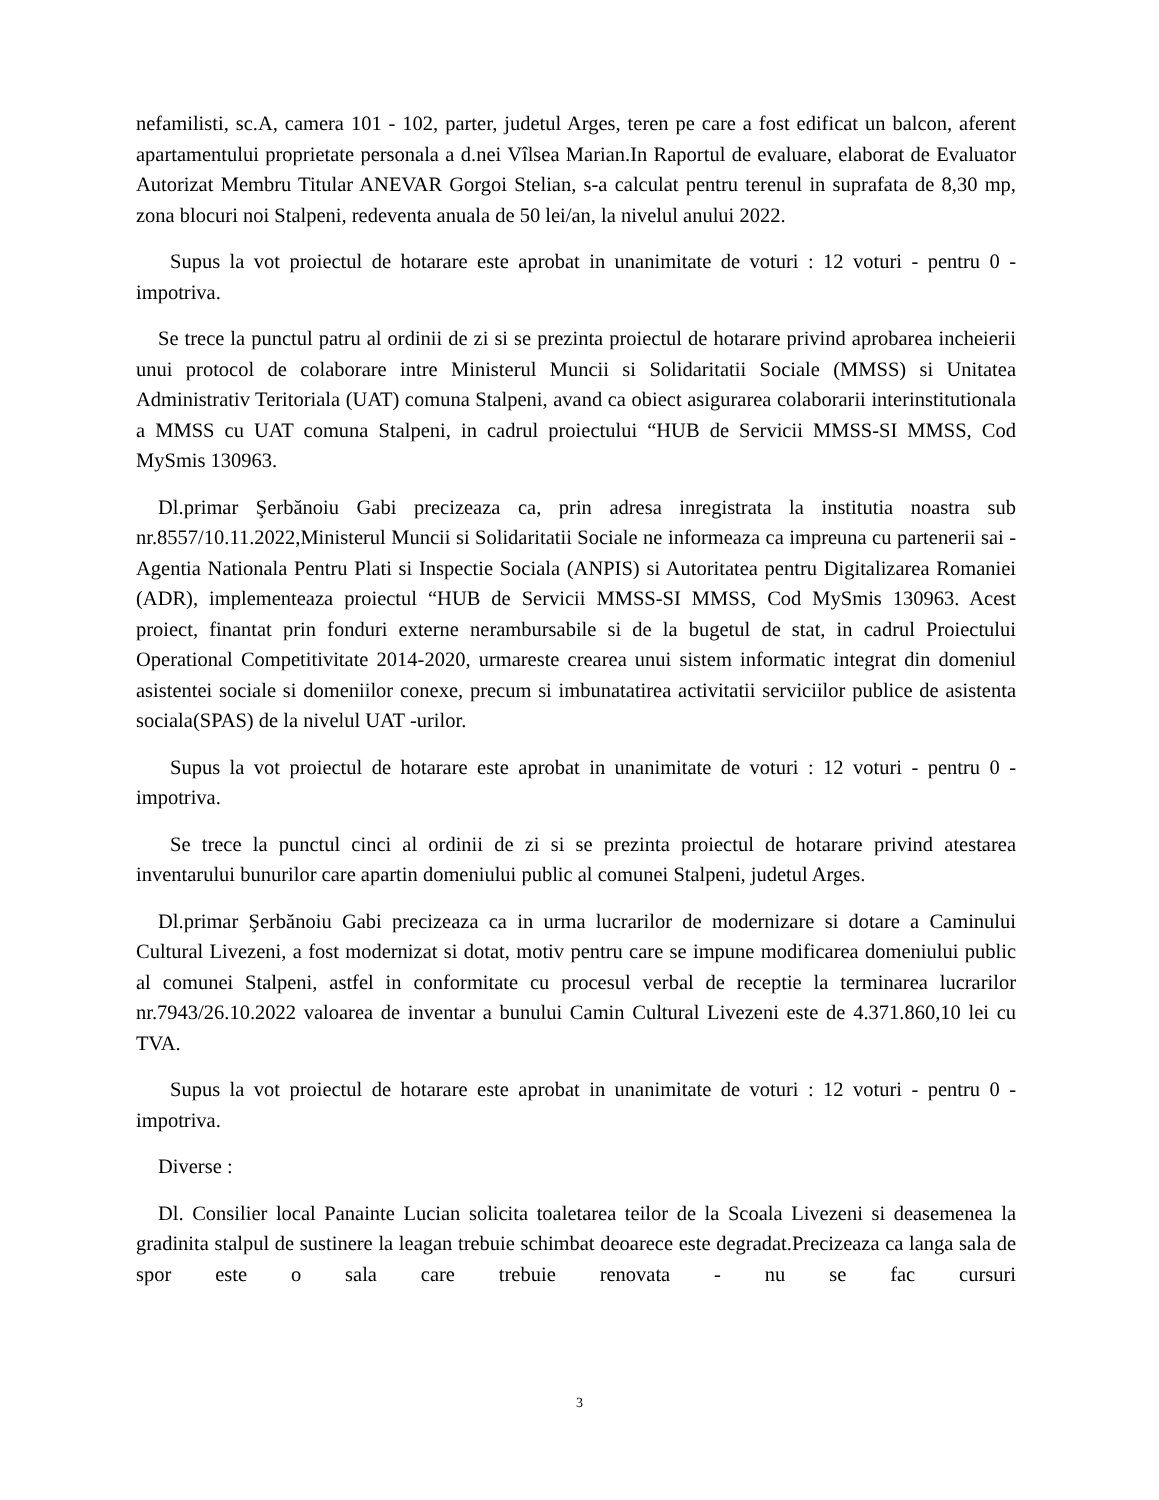nefamilisti, sc.A, camera 101 - 102, parter, judetul Arges, teren pe care a fost edificat un balcon, aferent apartamentului proprietate personala a d.nei Vîlsea Marian.In Raportul de evaluare, elaborat de Evaluator Autorizat Membru Titular ANEVAR Gorgoi Stelian, s-a calculat pentru terenul in suprafata de 8,30 mp, zona blocuri noi Stalpeni, redeventa anuala de 50 lei/an, la nivelul anului 2022.
Supus la vot proiectul de hotarare este aprobat in unanimitate de voturi : 12 voturi - pentru 0 - impotriva.
Se trece la punctul patru al ordinii de zi si se prezinta proiectul de hotarare privind aprobarea incheierii unui protocol de colaborare intre Ministerul Muncii si Solidaritatii Sociale (MMSS) si Unitatea Administrativ Teritoriala (UAT) comuna Stalpeni, avand ca obiect asigurarea colaborarii interinstitutionala a MMSS cu UAT comuna Stalpeni, in cadrul proiectului “HUB de Servicii MMSS-SI MMSS, Cod MySmis 130963.
Dl.primar Şerbănoiu Gabi precizeaza ca, prin adresa inregistrata la institutia noastra sub nr.8557/10.11.2022,Ministerul Muncii si Solidaritatii Sociale ne informeaza ca impreuna cu partenerii sai - Agentia Nationala Pentru Plati si Inspectie Sociala (ANPIS) si Autoritatea pentru Digitalizarea Romaniei (ADR), implementeaza proiectul “HUB de Servicii MMSS-SI MMSS, Cod MySmis 130963. Acest proiect, finantat prin fonduri externe nerambursabile si de la bugetul de stat, in cadrul Proiectului Operational Competitivitate 2014-2020, urmareste crearea unui sistem informatic integrat din domeniul asistentei sociale si domeniilor conexe, precum si imbunatatirea activitatii serviciilor publice de asistenta sociala(SPAS) de la nivelul UAT -urilor.
Supus la vot proiectul de hotarare este aprobat in unanimitate de voturi : 12 voturi - pentru 0 - impotriva.
Se trece la punctul cinci al ordinii de zi si se prezinta proiectul de hotarare privind atestarea inventarului bunurilor care apartin domeniului public al comunei Stalpeni, judetul Arges.
Dl.primar Şerbănoiu Gabi precizeaza ca in urma lucrarilor de modernizare si dotare a Caminului Cultural Livezeni, a fost modernizat si dotat, motiv pentru care se impune modificarea domeniului public al comunei Stalpeni, astfel in conformitate cu procesul verbal de receptie la terminarea lucrarilor nr.7943/26.10.2022 valoarea de inventar a bunului Camin Cultural Livezeni este de 4.371.860,10 lei cu TVA.
Supus la vot proiectul de hotarare este aprobat in unanimitate de voturi : 12 voturi - pentru 0 - impotriva.
Diverse :
Dl. Consilier local Panainte Lucian solicita toaletarea teilor de la Scoala Livezeni si deasemenea la gradinita stalpul de sustinere la leagan trebuie schimbat deoarece este degradat.Precizeaza ca langa sala de spor este o sala care trebuie renovata - nu se fac cursuri
3